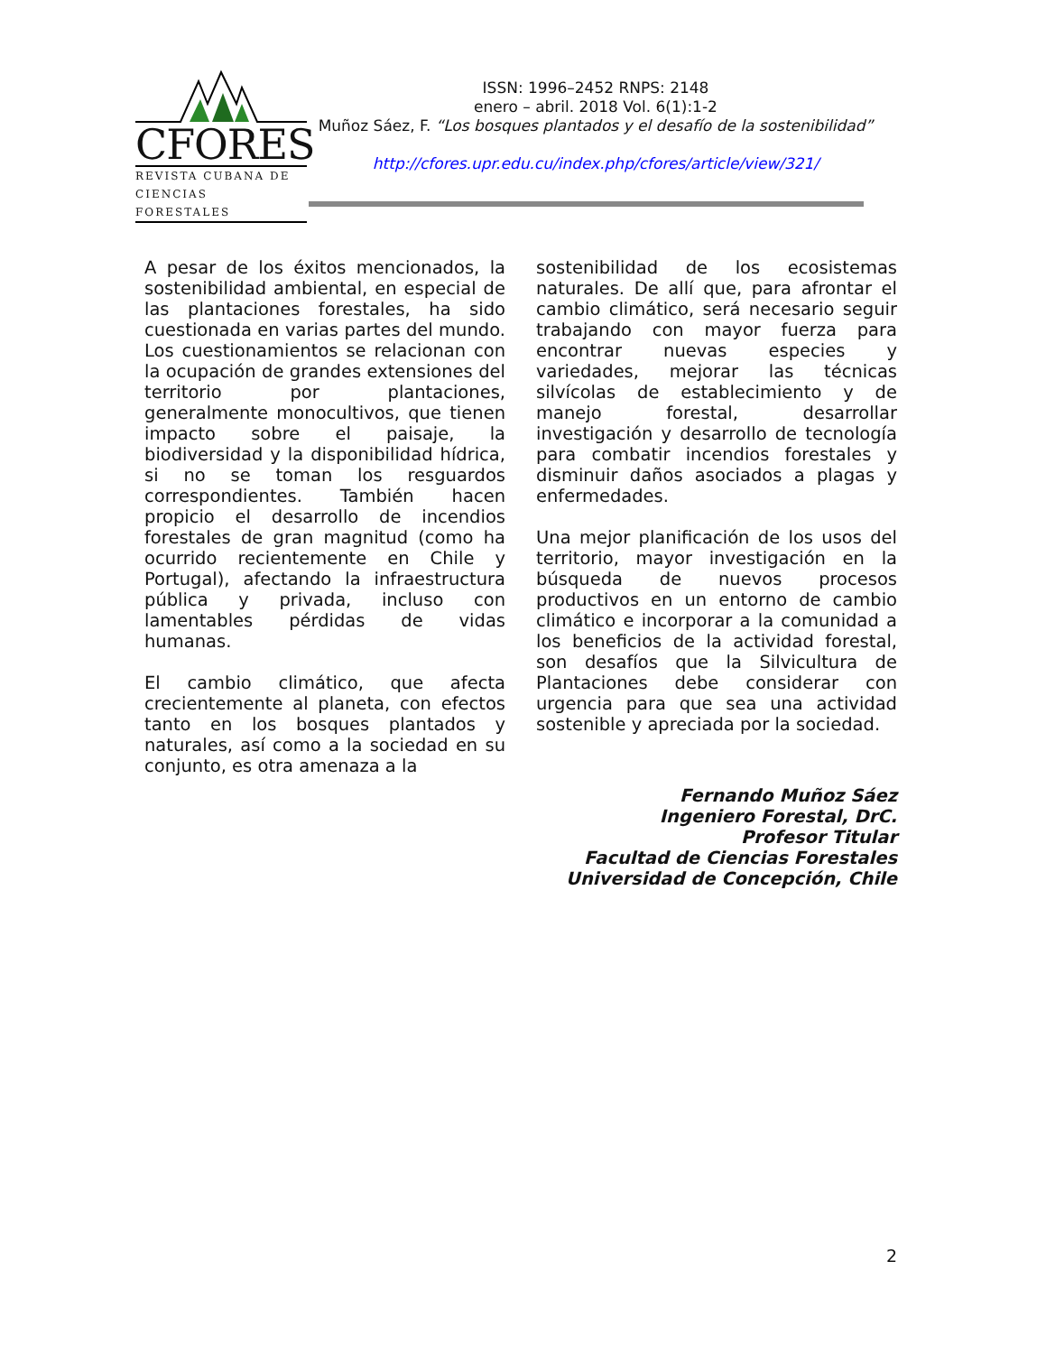CFORES
REVISTA CUBANA DE
CIENCIAS FORESTALES
ISSN: 1996–2452 RNPS: 2148
enero – abril. 2018 Vol. 6(1):1-2
Muñoz Sáez, F. “Los bosques plantados y el desafío de la sostenibilidad”
http://cfores.upr.edu.cu/index.php/cfores/article/view/321/
A pesar de los éxitos mencionados, la sostenibilidad ambiental, en especial de las plantaciones forestales, ha sido cuestionada en varias partes del mundo. Los cuestionamientos se relacionan con la ocupación de grandes extensiones del territorio por plantaciones, generalmente monocultivos, que tienen impacto sobre el paisaje, la biodiversidad y la disponibilidad hídrica, si no se toman los resguardos correspondientes. También hacen propicio el desarrollo de incendios forestales de gran magnitud (como ha ocurrido recientemente en Chile y Portugal), afectando la infraestructura pública y privada, incluso con lamentables pérdidas de vidas humanas.
El cambio climático, que afecta crecientemente al planeta, con efectos tanto en los bosques plantados y naturales, así como a la sociedad en su conjunto, es otra amenaza a la
sostenibilidad de los ecosistemas naturales. De allí que, para afrontar el cambio climático, será necesario seguir trabajando con mayor fuerza para encontrar nuevas especies y variedades, mejorar las técnicas silvícolas de establecimiento y de manejo forestal, desarrollar investigación y desarrollo de tecnología para combatir incendios forestales y disminuir daños asociados a plagas y enfermedades.
Una mejor planificación de los usos del territorio, mayor investigación en la búsqueda de nuevos procesos productivos en un entorno de cambio climático e incorporar a la comunidad a los beneficios de la actividad forestal, son desafíos que la Silvicultura de Plantaciones debe considerar con urgencia para que sea una actividad sostenible y apreciada por la sociedad.
Fernando Muñoz Sáez
Ingeniero Forestal, DrC.
Profesor Titular
Facultad de Ciencias Forestales
Universidad de Concepción, Chile
2